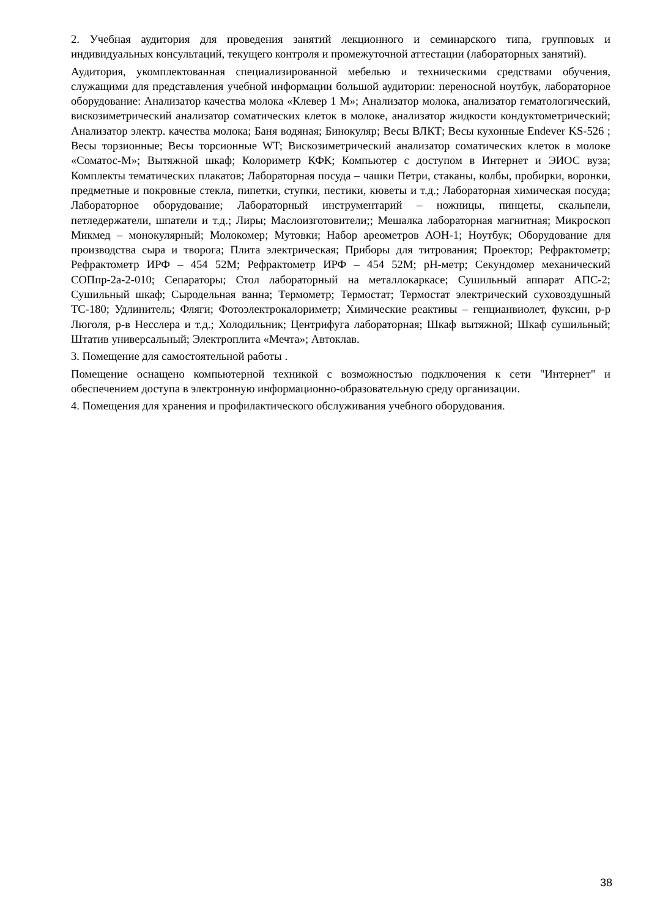2. Учебная аудитория для проведения занятий лекционного и семинарского типа, групповых и индивидуальных консультаций, текущего контроля и промежуточной аттестации (лабораторных занятий).
Аудитория, укомплектованная специализированной мебелью и техническими средствами обучения, служащими для представления учебной информации большой аудитории: переносной ноутбук, лабораторное оборудование: Анализатор качества молока «Клевер 1 М»; Анализатор молока, анализатор гематологический, вискозиметрический анализатор соматических клеток в молоке, анализатор жидкости кондуктометрический; Анализатор электр. качества молока; Баня водяная; Бинокуляр; Весы ВЛКТ; Весы кухонные Endever KS-526 ; Весы торзионные; Весы торсионные WT; Вискозиметрический анализатор соматических клеток в молоке «Соматос-М»; Вытяжной шкаф; Колориметр КФК; Компьютер с доступом в Интернет и ЭИОС вуза; Комплекты тематических плакатов; Лабораторная посуда – чашки Петри, стаканы, колбы, пробирки, воронки, предметные и покровные стекла, пипетки, ступки, пестики, кюветы и т.д.; Лабораторная химическая посуда; Лабораторное оборудование; Лабораторный инструментарий – ножницы, пинцеты, скальпели, петледержатели, шпатели и т.д.; Лиры; Маслоизготовители;; Мешалка лабораторная магнитная; Микроскоп Микмед – монокулярный; Молокомер; Мутовки; Набор ареометров АОН-1; Ноутбук; Оборудование для производства сыра и творога; Плита электрическая; Приборы для титрования; Проектор; Рефрактометр; Рефрактометр ИРФ – 454 52М; Рефрактометр ИРФ – 454 52М; pH-метр; Секундомер механический СОПпр-2а-2-010; Сепараторы; Стол лабораторный на металлокаркасе; Сушильный аппарат АПС-2; Сушильный шкаф; Сыродельная ванна; Термометр; Термостат; Термостат электрический суховоздушный ТС-180; Удлинитель; Фляги; Фотоэлектрокалориметр; Химические реактивы – генцианвиолет, фуксин, р-р Люголя, р-в Несслера и т.д.; Холодильник; Центрифуга лабораторная; Шкаф вытяжной; Шкаф сушильный; Штатив универсальный; Электроплита «Мечта»; Автоклав.
3. Помещение для самостоятельной работы .
Помещение оснащено компьютерной техникой с возможностью подключения к сети "Интернет" и обеспечением доступа в электронную информационно-образовательную среду организации.
4. Помещения для хранения и профилактического обслуживания учебного оборудования.
38